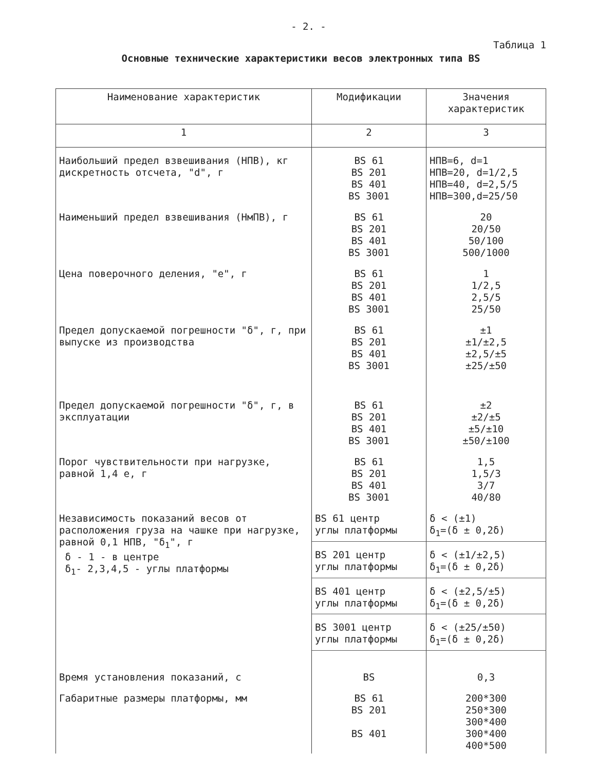- 2. -
Таблица 1
Основные технические характеристики весов электронных типа BS
| Наименование характеристик | Модификации | Значения характеристик |
| --- | --- | --- |
| 1 | 2 | 3 |
| Наибольший предел взвешивания (НПВ), кг дискретность отсчета, "d", г | BS 61 BS 201 BS 401 BS 3001 | НПВ=6, d=1 НПВ=20, d=1/2,5 НПВ=40, d=2,5/5 НПВ=300,d=25/50 |
| Наименьший предел взвешивания (НмПВ), г | BS 61 BS 201 BS 401 BS 3001 | 20 20/50 50/100 500/1000 |
| Цена поверочного деления, "е", г | BS 61 BS 201 BS 401 BS 3001 | 1 1/2,5 2,5/5 25/50 |
| Предел допускаемой погрешности "δ", г, при выпуске из производства | BS 61 BS 201 BS 401 BS 3001 | ±1 ±1/±2,5 ±2,5/±5 ±25/±50 |
| Предел допускаемой погрешности "δ", г, в эксплуатации | BS 61 BS 201 BS 401 BS 3001 | ±2 ±2/±5 ±5/±10 ±50/±100 |
| Порог чувствительности при нагрузке, равной 1,4 е, г | BS 61 BS 201 BS 401 BS 3001 | 1,5 1,5/3 3/7 40/80 |
| Независимость показаний весов от расположения груза на чашке при нагрузке, равной 0,1 НПВ, "δ<sub>1</sub>", г δ - 1 - в центре δ<sub>1</sub>- 2,3,4,5 - углы платформы | BS 61 центр углы платформы | δ < (±1) δ<sub>1</sub>=(δ ± 0,2δ) |
| | BS 201 центр углы платформы | δ < (±1/±2,5) δ<sub>1</sub>=(δ ± 0,2δ) |
| | BS 401 центр углы платформы | δ < (±2,5/±5) δ<sub>1</sub>=(δ ± 0,2δ) |
| | BS 3001 центр углы платформы | δ < (±25/±50) δ<sub>1</sub>=(δ ± 0,2δ) |
| Время установления показаний, с | BS | 0,3 |
| Габаритные размеры платформы, мм | BS 61 BS 201 BS 401 | 200*300 250*300 300*400 300*400 400*500 |